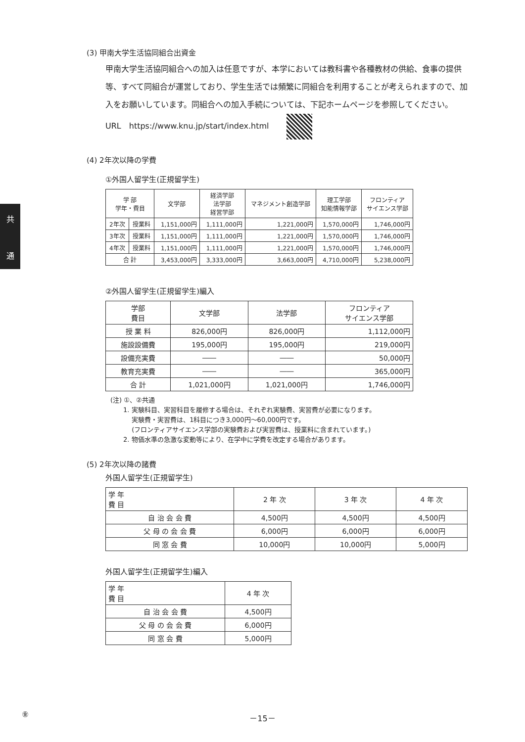共
通
(3) 甲南大学生活協同組合出資金
甲南大学生活協同組合への加入は任意ですが、本学においては教科書や各種教材の供給、食事の提供等、すべて同組合が運営しており、学生生活では頻繁に同組合を利用することが考えられますので、加入をお願いしています。同組合への加入手続については、下記ホームページを参照してください。
URL　https://www.knu.jp/start/index.html
(4) 2年次以降の学費
①外国人留学生(正規留学生)
| 学 部 学年・費目 | | 文学部 | 経済学部 法学部 経営学部 | マネジメント創造学部 | 理工学部 知能情報学部 | フロンティア サイエンス学部 |
| --- | --- | --- | --- | --- | --- | --- |
| 2年次 | 授業料 | 1,151,000円 | 1,111,000円 | 1,221,000円 | 1,570,000円 | 1,746,000円 |
| 3年次 | 授業料 | 1,151,000円 | 1,111,000円 | 1,221,000円 | 1,570,000円 | 1,746,000円 |
| 4年次 | 授業料 | 1,151,000円 | 1,111,000円 | 1,221,000円 | 1,570,000円 | 1,746,000円 |
| 合 計 | | 3,453,000円 | 3,333,000円 | 3,663,000円 | 4,710,000円 | 5,238,000円 |
②外国人留学生(正規留学生)編入
| 学部 費目 | 文学部 | 法学部 | フロンティア サイエンス学部 |
| --- | --- | --- | --- |
| 授 業 料 | 826,000円 | 826,000円 | 1,112,000円 |
| 施設設備費 | 195,000円 | 195,000円 | 219,000円 |
| 設備充実費 | ―― | ―― | 50,000円 |
| 教育充実費 | ―― | ―― | 365,000円 |
| 合 計 | 1,021,000円 | 1,021,000円 | 1,746,000円 |
(注) ①、②共通
　　1. 実験科目、実習科目を履修する場合は、それぞれ実験費、実習費が必要になります。
　　　 実験費・実習費は、1科目につき3,000円～60,000円です。
　　　 (フロンティアサイエンス学部の実験費および実習費は、授業料に含まれています。)
　　2. 物価水準の急激な変動等により、在学中に学費を改定する場合があります。
(5) 2年次以降の諸費
外国人留学生(正規留学生)
| 学 年 費 目 | 2 年 次 | 3 年 次 | 4 年 次 |
| --- | --- | --- | --- |
| 自 治 会 会 費 | 4,500円 | 4,500円 | 4,500円 |
| 父 母 の 会 会 費 | 6,000円 | 6,000円 | 6,000円 |
| 同 窓 会 費 | 10,000円 | 10,000円 | 5,000円 |
外国人留学生(正規留学生)編入
| 学 年 費 目 | 4 年 次 |
| --- | --- |
| 自 治 会 会 費 | 4,500円 |
| 父 母 の 会 会 費 | 6,000円 |
| 同 窓 会 費 | 5,000円 |
㊎ －15－